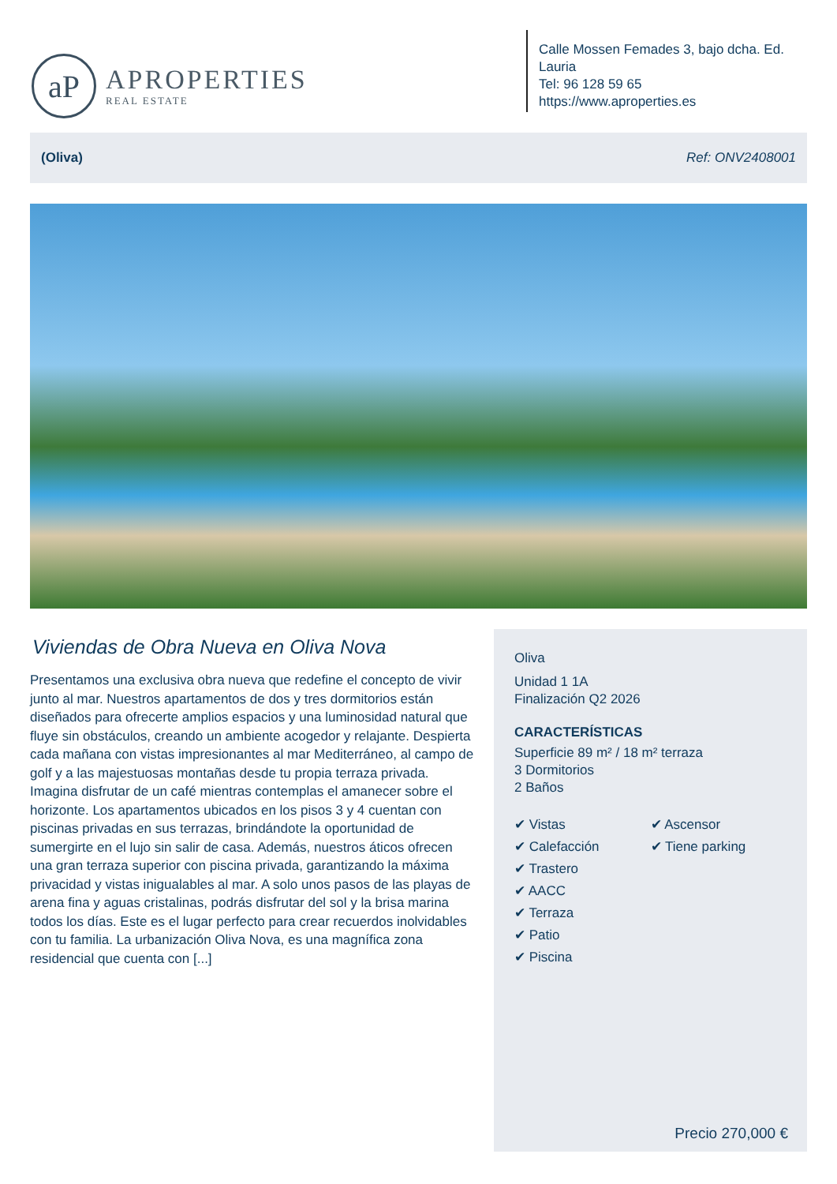aP
APROPERTIES
REAL ESTATE
Calle Mossen Femades 3, bajo dcha. Ed. Lauria
Tel: 96 128 59 65
https://www.aproperties.es
(Oliva) Ref: ONV2408001
Viviendas de Obra Nueva en Oliva Nova
Presentamos una exclusiva obra nueva que redefine el concepto de vivir junto al mar. Nuestros apartamentos de dos y tres dormitorios están diseñados para ofrecerte amplios espacios y una luminosidad natural que fluye sin obstáculos, creando un ambiente acogedor y relajante. Despierta cada mañana con vistas impresionantes al mar Mediterráneo, al campo de golf y a las majestuosas montañas desde tu propia terraza privada. Imagina disfrutar de un café mientras contemplas el amanecer sobre el horizonte. Los apartamentos ubicados en los pisos 3 y 4 cuentan con piscinas privadas en sus terrazas, brindándote la oportunidad de sumergirte en el lujo sin salir de casa. Además, nuestros áticos ofrecen una gran terraza superior con piscina privada, garantizando la máxima privacidad y vistas inigualables al mar. A solo unos pasos de las playas de arena fina y aguas cristalinas, podrás disfrutar del sol y la brisa marina todos los días. Este es el lugar perfecto para crear recuerdos inolvidables con tu familia. La urbanización Oliva Nova, es una magnífica zona residencial que cuenta con [...]
Oliva
Unidad 1 1A
Finalización Q2 2026
CARACTERÍSTICAS
Superficie 89 m² / 18 m² terraza
3 Dormitorios
2 Baños
✔ Vistas
✔ Calefacción
✔ Trastero
✔ AACC
✔ Terraza
✔ Patio
✔ Piscina
✔ Ascensor
✔ Tiene parking
Precio 270,000 €